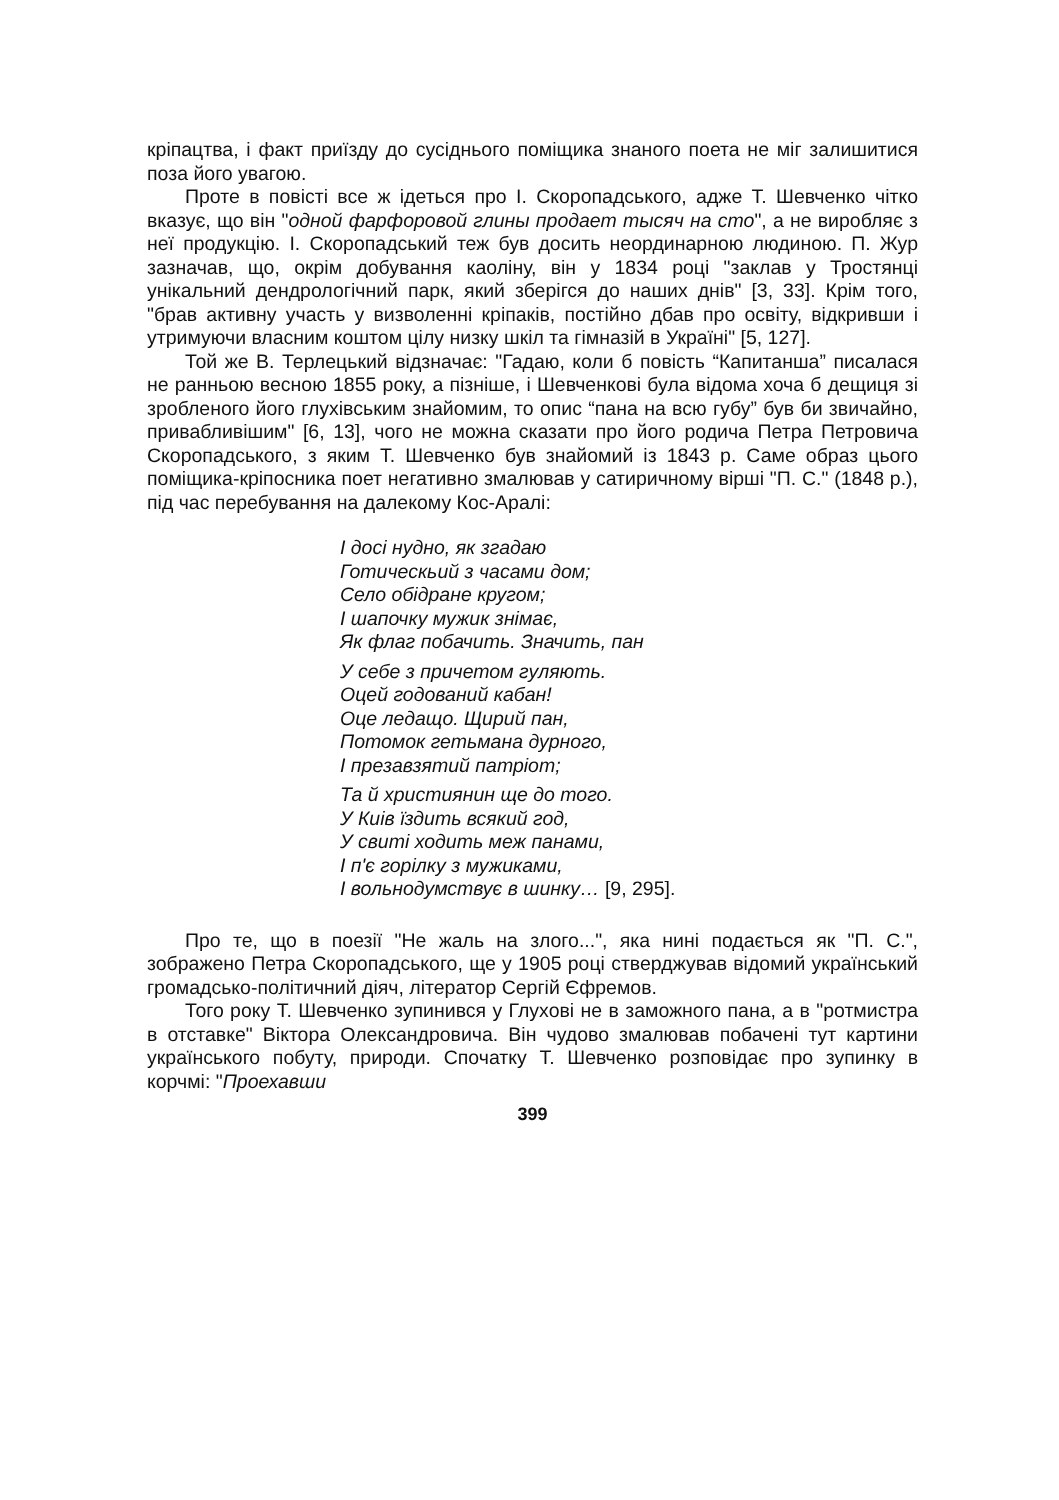кріпацтва, і факт приїзду до сусіднього поміщика знаного поета не міг залишитися поза його увагою.
Проте в повісті все ж ідеться про І. Скоропадського, адже Т. Шевченко чітко вказує, що він "одной фарфоровой глины продает тысяч на сто", а не виробляє з неї продукцію. І. Скоропадський теж був досить неординарною людиною. П. Жур зазначав, що, окрім добування каоліну, він у 1834 році "заклав у Тростянці унікальний дендрологічний парк, який зберігся до наших днів" [3, 33]. Крім того, "брав активну участь у визволенні кріпаків, постійно дбав про освіту, відкривши і утримуючи власним коштом цілу низку шкіл та гімназій в Україні" [5, 127].
Той же В. Терлецький відзначає: "Гадаю, коли б повість “Капитанша” писалася не ранньою весною 1855 року, а пізніше, і Шевченкові була відома хоча б дещиця зі зробленого його глухівським знайомим, то опис “пана на всю губу” був би звичайно, привабливішим" [6, 13], чого не можна сказати про його родича Петра Петровича Скоропадського, з яким Т. Шевченко був знайомий із 1843 р. Саме образ цього поміщика-кріпосника поет негативно змалював у сатиричному вірші "П. С." (1848 р.), під час перебування на далекому Кос-Аралі:
І досі нудно, як згадаю
Готическьий з часами дом;
Село обідране кругом;
І шапочку мужик знімає,
Як флаг побачить. Значить, пан
У себе з причетом гуляють.
Оцей годований кабан!
Оце ледащо. Щирий пан,
Потомок гетьмана дурного,
І презавзятий патріот;
Та й християнин ще до того.
У Киів їздить всякий год,
У свиті ходить меж панами,
І п'є горілку з мужиками,
І вольнодумствує в шинку… [9, 295].
Про те, що в поезії "Не жаль на злого...", яка нині подається як "П. С.", зображено Петра Скоропадського, ще у 1905 році стверджував відомий український громадсько-політичний діяч, літератор Сергій Єфремов.
Того року Т. Шевченко зупинився у Глухові не в заможного пана, а в "ротмистра в отставке" Віктора Олександровича. Він чудово змалював побачені тут картини українського побуту, природи. Спочатку Т. Шевченко розповідає про зупинку в корчмі: "Проехавши
399